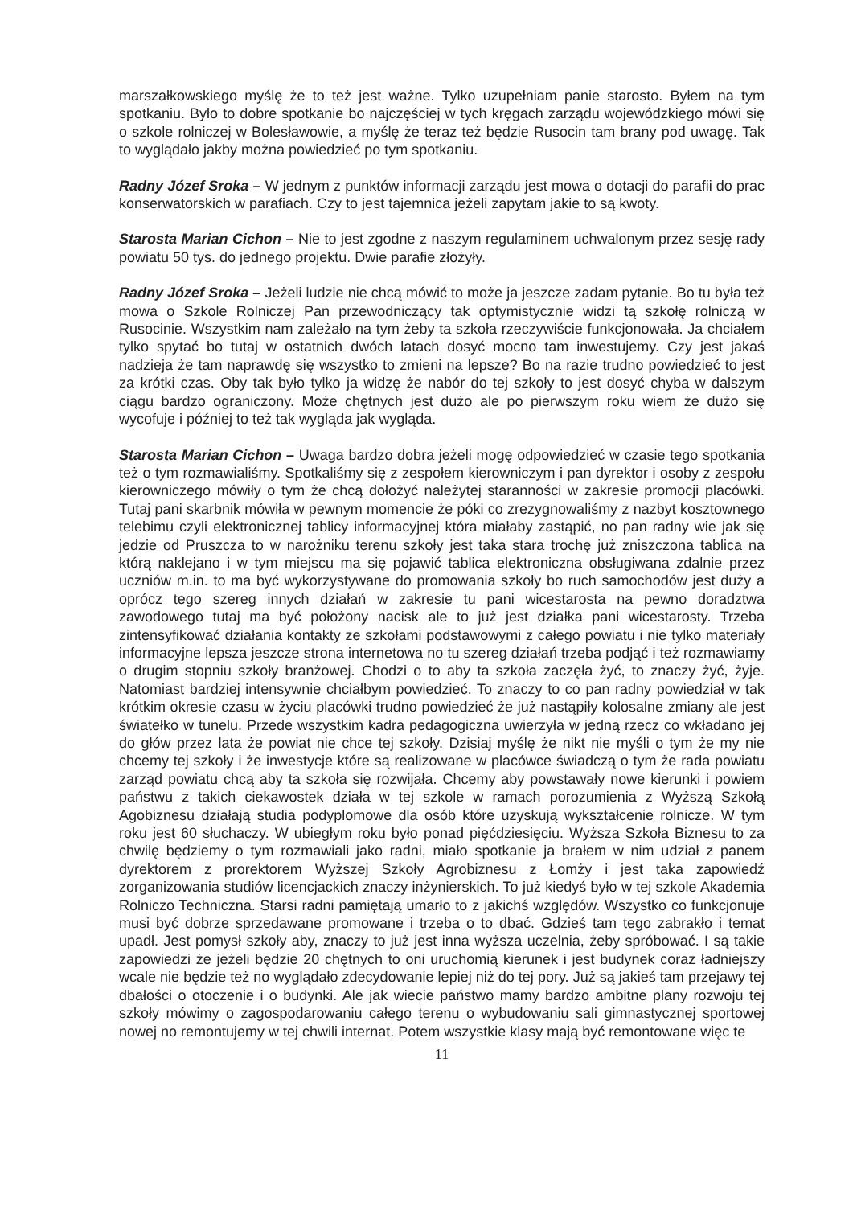marszałkowskiego myślę że to też jest ważne. Tylko uzupełniam panie starosto. Byłem na tym spotkaniu. Było to dobre spotkanie bo najczęściej w tych kręgach zarządu wojewódzkiego mówi się o szkole rolniczej w Bolesławowie, a myślę że teraz też będzie Rusocin tam brany pod uwagę. Tak to wyglądało jakby można powiedzieć po tym spotkaniu.
Radny Józef Sroka – W jednym z punktów informacji zarządu jest mowa o dotacji do parafii do prac konserwatorskich w parafiach. Czy to jest tajemnica jeżeli zapytam jakie to są kwoty.
Starosta Marian Cichon – Nie to jest zgodne z naszym regulaminem uchwalonym przez sesję rady powiatu 50 tys. do jednego projektu. Dwie parafie złożyły.
Radny Józef Sroka – Jeżeli ludzie nie chcą mówić to może ja jeszcze zadam pytanie. Bo tu była też mowa o Szkole Rolniczej Pan przewodniczący tak optymistycznie widzi tą szkołę rolniczą w Rusocinie. Wszystkim nam zależało na tym żeby ta szkoła rzeczywiście funkcjonowała. Ja chciałem tylko spytać bo tutaj w ostatnich dwóch latach dosyć mocno tam inwestujemy. Czy jest jakaś nadzieja że tam naprawdę się wszystko to zmieni na lepsze? Bo na razie trudno powiedzieć to jest za krótki czas. Oby tak było tylko ja widzę że nabór do tej szkoły to jest dosyć chyba w dalszym ciągu bardzo ograniczony. Może chętnych jest dużo ale po pierwszym roku wiem że dużo się wycofuje i później to też tak wygląda jak wygląda.
Starosta Marian Cichon – Uwaga bardzo dobra jeżeli mogę odpowiedzieć w czasie tego spotkania też o tym rozmawialiśmy. Spotkaliśmy się z zespołem kierowniczym i pan dyrektor i osoby z zespołu kierowniczego mówiły o tym że chcą dołożyć należytej staranności w zakresie promocji placówki. Tutaj pani skarbnik mówiła w pewnym momencie że póki co zrezygnowaliśmy z nazbyt kosztownego telebimu czyli elektronicznej tablicy informacyjnej która miałaby zastąpić, no pan radny wie jak się jedzie od Pruszcza to w narożniku terenu szkoły jest taka stara trochę już zniszczona tablica na którą naklejano i w tym miejscu ma się pojawić tablica elektroniczna obsługiwana zdalnie przez uczniów m.in. to ma być wykorzystywane do promowania szkoły bo ruch samochodów jest duży a oprócz tego szereg innych działań w zakresie tu pani wicestarosta na pewno doradztwa zawodowego tutaj ma być położony nacisk ale to już jest działka pani wicestarosty. Trzeba zintensyfikować działania kontakty ze szkołami podstawowymi z całego powiatu i nie tylko materiały informacyjne lepsza jeszcze strona internetowa no tu szereg działań trzeba podjąć i też rozmawiamy o drugim stopniu szkoły branżowej. Chodzi o to aby ta szkoła zaczęła żyć, to znaczy żyć, żyje. Natomiast bardziej intensywnie chciałbym powiedzieć. To znaczy to co pan radny powiedział w tak krótkim okresie czasu w życiu placówki trudno powiedzieć że już nastąpiły kolosalne zmiany ale jest światełko w tunelu. Przede wszystkim kadra pedagogiczna uwierzyła w jedną rzecz co wkładano jej do głów przez lata że powiat nie chce tej szkoły. Dzisiaj myślę że nikt nie myśli o tym że my nie chcemy tej szkoły i że inwestycje które są realizowane w placówce świadczą o tym że rada powiatu zarząd powiatu chcą aby ta szkoła się rozwijała. Chcemy aby powstawały nowe kierunki i powiem państwu z takich ciekawostek działa w tej szkole w ramach porozumienia z Wyższą Szkołą Agobiznesu działają studia podyplomowe dla osób które uzyskują wykształcenie rolnicze. W tym roku jest 60 słuchaczy. W ubiegłym roku było ponad pięćdziesięciu. Wyższa Szkoła Biznesu to za chwilę będziemy o tym rozmawiali jako radni, miało spotkanie ja brałem w nim udział z panem dyrektorem z prorektorem Wyższej Szkoły Agrobiznesu z Łomży i jest taka zapowiedź zorganizowania studiów licencjackich znaczy inżynierskich. To już kiedyś było w tej szkole Akademia Rolniczo Techniczna. Starsi radni pamiętają umarło to z jakichś względów. Wszystko co funkcjonuje musi być dobrze sprzedawane promowane i trzeba o to dbać. Gdzieś tam tego zabrakło i temat upadł. Jest pomysł szkoły aby, znaczy to już jest inna wyższa uczelnia, żeby spróbować. I są takie zapowiedzi że jeżeli będzie 20 chętnych to oni uruchomią kierunek i jest budynek coraz ładniejszy wcale nie będzie też no wyglądało zdecydowanie lepiej niż do tej pory. Już są jakieś tam przejawy tej dbałości o otoczenie i o budynki. Ale jak wiecie państwo mamy bardzo ambitne plany rozwoju tej szkoły mówimy o zagospodarowaniu całego terenu o wybudowaniu sali gimnastycznej sportowej nowej no remontujemy w tej chwili internat. Potem wszystkie klasy mają być remontowane więc te
11